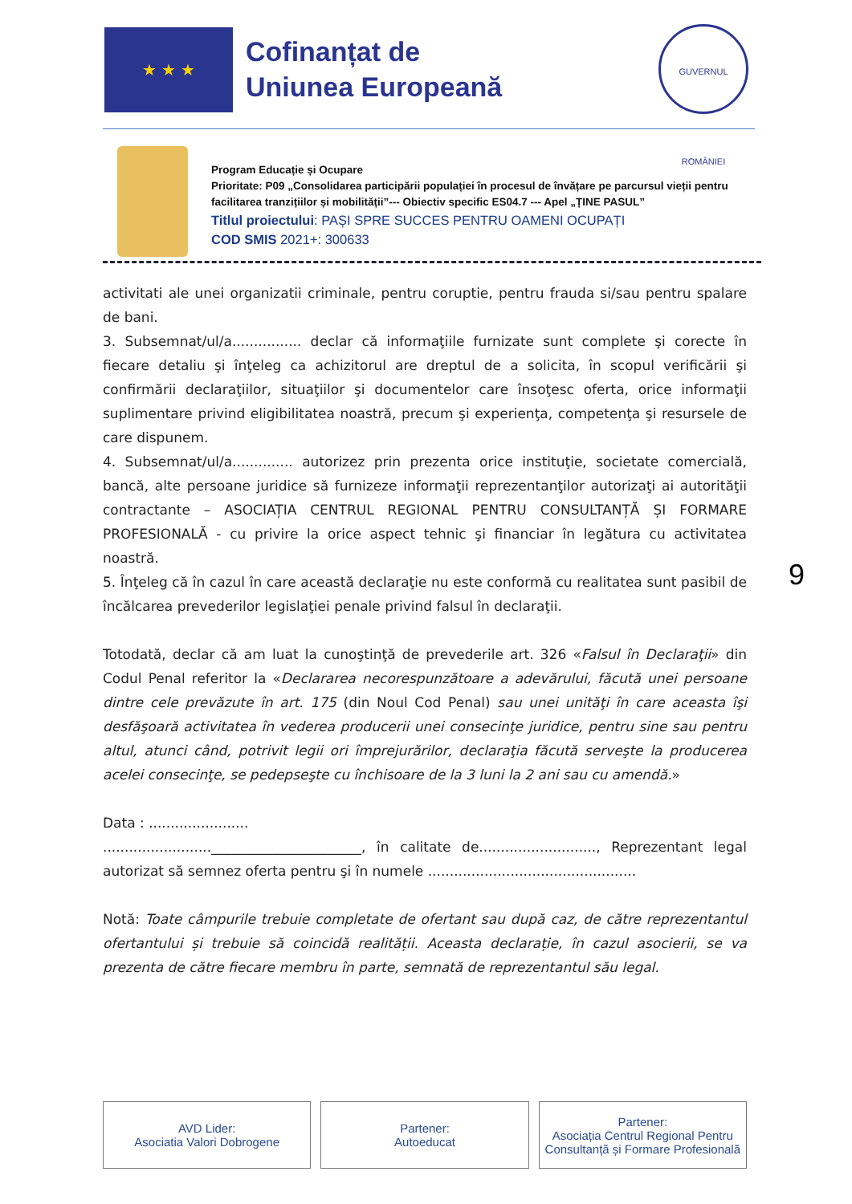★ ★ ★
Cofinanțat de
Uniunea Europeană
GUVERNUL ROMÂNIEI
Program Educație și Ocupare
Prioritate: P09 „Consolidarea participării populației în procesul de învățare pe parcursul vieții pentru
facilitarea tranzițiilor și mobilității”--- Obiectiv specific ES04.7 --- Apel „ȚINE PASUL”
Titlul proiectului: PAȘI SPRE SUCCES PENTRU OAMENI OCUPAȚI
COD SMIS 2021+: 300633
activitati ale unei organizatii criminale, pentru coruptie, pentru frauda si/sau pentru spalare de bani.
3. Subsemnat/ul/a................ declar că informaţiile furnizate sunt complete şi corecte în fiecare detaliu şi înţeleg ca achizitorul are dreptul de a solicita, în scopul verificării şi confirmării declaraţiilor, situaţiilor şi documentelor care însoţesc oferta, orice informaţii suplimentare privind eligibilitatea noastră, precum şi experienţa, competenţa şi resursele de care dispunem.
4. Subsemnat/ul/a.............. autorizez prin prezenta orice instituţie, societate comercială, bancă, alte persoane juridice să furnizeze informaţii reprezentanţilor autorizaţi ai autorităţii contractante – ASOCIAȚIA CENTRUL REGIONAL PENTRU CONSULTANȚĂ ȘI FORMARE PROFESIONALĂ - cu privire la orice aspect tehnic şi financiar în legătura cu activitatea noastră.
5. Înţeleg că în cazul în care această declaraţie nu este conformă cu realitatea sunt pasibil de încălcarea prevederilor legislaţiei penale privind falsul în declaraţii.
Totodată, declar că am luat la cunoştinţă de prevederile art. 326 «Falsul în Declaraţii» din Codul Penal referitor la «Declararea necorespunzătoare a adevărului, făcută unei persoane dintre cele prevăzute în art. 175 (din Noul Cod Penal) sau unei unităţi în care aceasta îşi desfăşoară activitatea în vederea producerii unei consecinţe juridice, pentru sine sau pentru altul, atunci când, potrivit legii ori împrejurărilor, declaraţia făcută serveşte la producerea acelei consecinţe, se pedepseşte cu închisoare de la 3 luni la 2 ani sau cu amendă.»
Data : .......................
.........................______________________, în calitate de..........................., Reprezentant legal autorizat să semnez oferta pentru şi în numele ................................................
Notă: Toate câmpurile trebuie completate de ofertant sau după caz, de către reprezentantul ofertantului și trebuie să coincidă realității. Aceasta declarație, în cazul asocierii, se va prezenta de către fiecare membru în parte, semnată de reprezentantul său legal.
9
AVD Lider:
Asociatia Valori Dobrogene
Partener:
Autoeducat
Partener:
Asociația Centrul Regional Pentru Consultanță și Formare Profesională